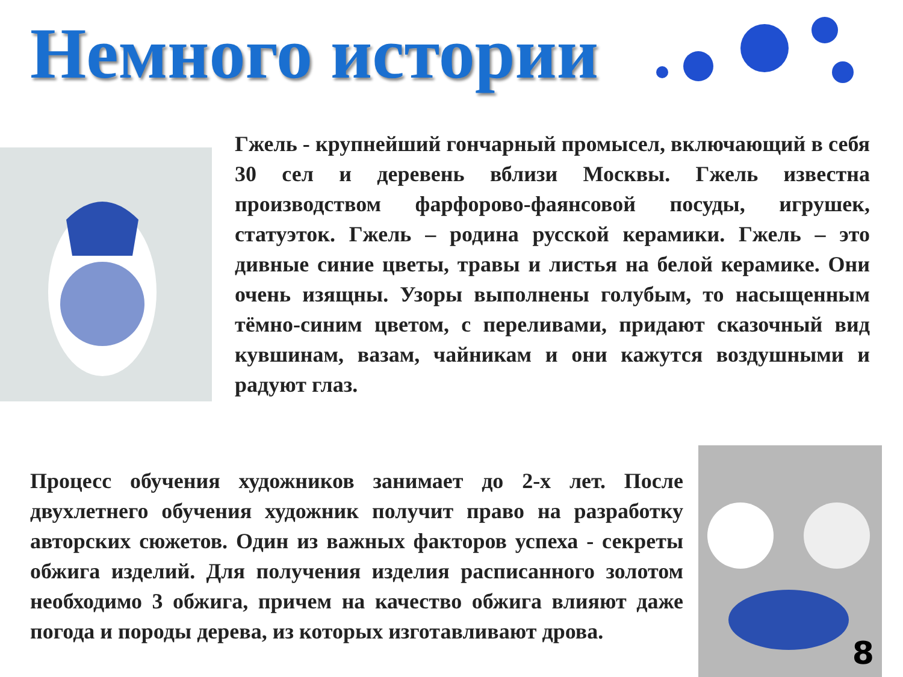Немного истории
Гжель - крупнейший гончарный промысел, включающий в себя 30 сел и деревень вблизи Москвы. Гжель известна производством фарфорово-фаянсовой посуды, игрушек, статуэток. Гжель – родина русской керамики. Гжель – это дивные синие цветы, травы и листья на белой керамике. Они очень изящны. Узоры выполнены голубым, то насыщенным тёмно-синим цветом, с переливами, придают сказочный вид кувшинам, вазам, чайникам и они кажутся воздушными и радуют глаз.
Процесс обучения художников занимает до 2-х лет. После двухлетнего обучения художник получит право на разработку авторских сюжетов. Один из важных факторов успеха - секреты обжига изделий. Для получения изделия расписанного золотом необходимо 3 обжига, причем на качество обжига влияют даже погода и породы дерева, из которых изготавливают дрова.
8